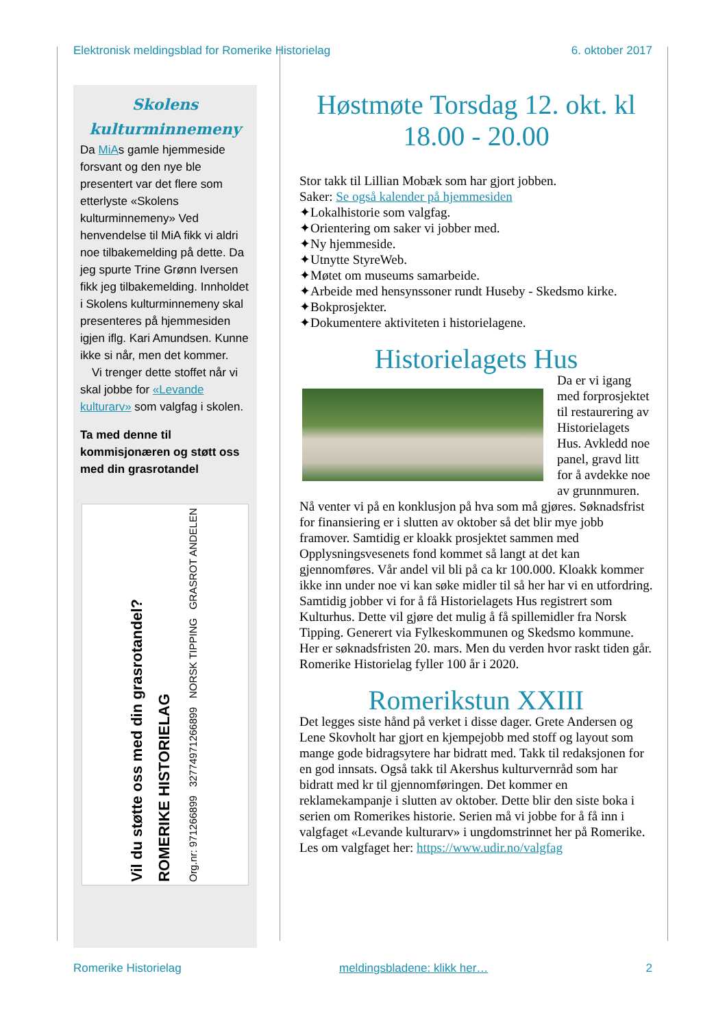Elektronisk meldingsblad for Romerike Historielag 6. oktober 2017
Skolens kulturminnemeny
Da MiAs gamle hjemmeside forsvant og den nye ble presentert var det flere som etterlyste «Skolens kulturminnemeny» Ved henvendelse til MiA fikk vi aldri noe tilbakemelding på dette. Da jeg spurte Trine Grønn Iversen fikk jeg tilbakemelding. Innholdet i Skolens kulturminnemeny skal presenteres på hjemmesiden igjen iflg. Kari Amundsen. Kunne ikke si når, men det kommer.
Vi trenger dette stoffet når vi skal jobbe for «Levande kulturarv» som valgfag i skolen.
Ta med denne til kommisjonæren og støtt oss med din grasrotandel
Vil du støtte oss med din grasrotandel?
ROMERIKE HISTORIELAG
Org.nr: 971266899 32774971266899 NORSK TIPPING GRASROT ANDELEN
Høstmøte Torsdag 12. okt. kl 18.00 - 20.00
Stor takk til Lillian Mobæk som har gjort jobben.
Saker: Se også kalender på hjemmesiden
✦Lokalhistorie som valgfag.
✦Orientering om saker vi jobber med.
✦Ny hjemmeside.
✦Utnytte StyreWeb.
✦Møtet om museums samarbeide.
✦Arbeide med hensynssoner rundt Huseby - Skedsmo kirke.
✦Bokprosjekter.
✦Dokumentere aktiviteten i historielagene.
Historielagets Hus
Da er vi igang med forprosjektet til restaurering av Historielagets Hus. Avkledd noe panel, gravd litt for å avdekke noe av grunnmuren. Nå venter vi på en konklusjon på hva som må gjøres. Søknadsfrist for finansiering er i slutten av oktober så det blir mye jobb framover. Samtidig er kloakk prosjektet sammen med Opplysningsvesenets fond kommet så langt at det kan gjennomføres. Vår andel vil bli på ca kr 100.000. Kloakk kommer ikke inn under noe vi kan søke midler til så her har vi en utfordring. Samtidig jobber vi for å få Historielagets Hus registrert som Kulturhus. Dette vil gjøre det mulig å få spillemidler fra Norsk Tipping. Generert via Fylkeskommunen og Skedsmo kommune. Her er søknadsfristen 20. mars. Men du verden hvor raskt tiden går. Romerike Historielag fyller 100 år i 2020.
Romerikstun XXIII
Det legges siste hånd på verket i disse dager. Grete Andersen og Lene Skovholt har gjort en kjempejobb med stoff og layout som mange gode bidragsytere har bidratt med. Takk til redaksjonen for en god innsats. Også takk til Akershus kulturvernråd som har bidratt med kr til gjennomføringen. Det kommer en reklamekampanje i slutten av oktober. Dette blir den siste boka i serien om Romerikes historie. Serien må vi jobbe for å få inn i valgfaget «Levande kulturarv» i ungdomstrinnet her på Romerike. Les om valgfaget her: https://www.udir.no/valgfag
Romerike Historielag meldingsbladene: klikk her… 2